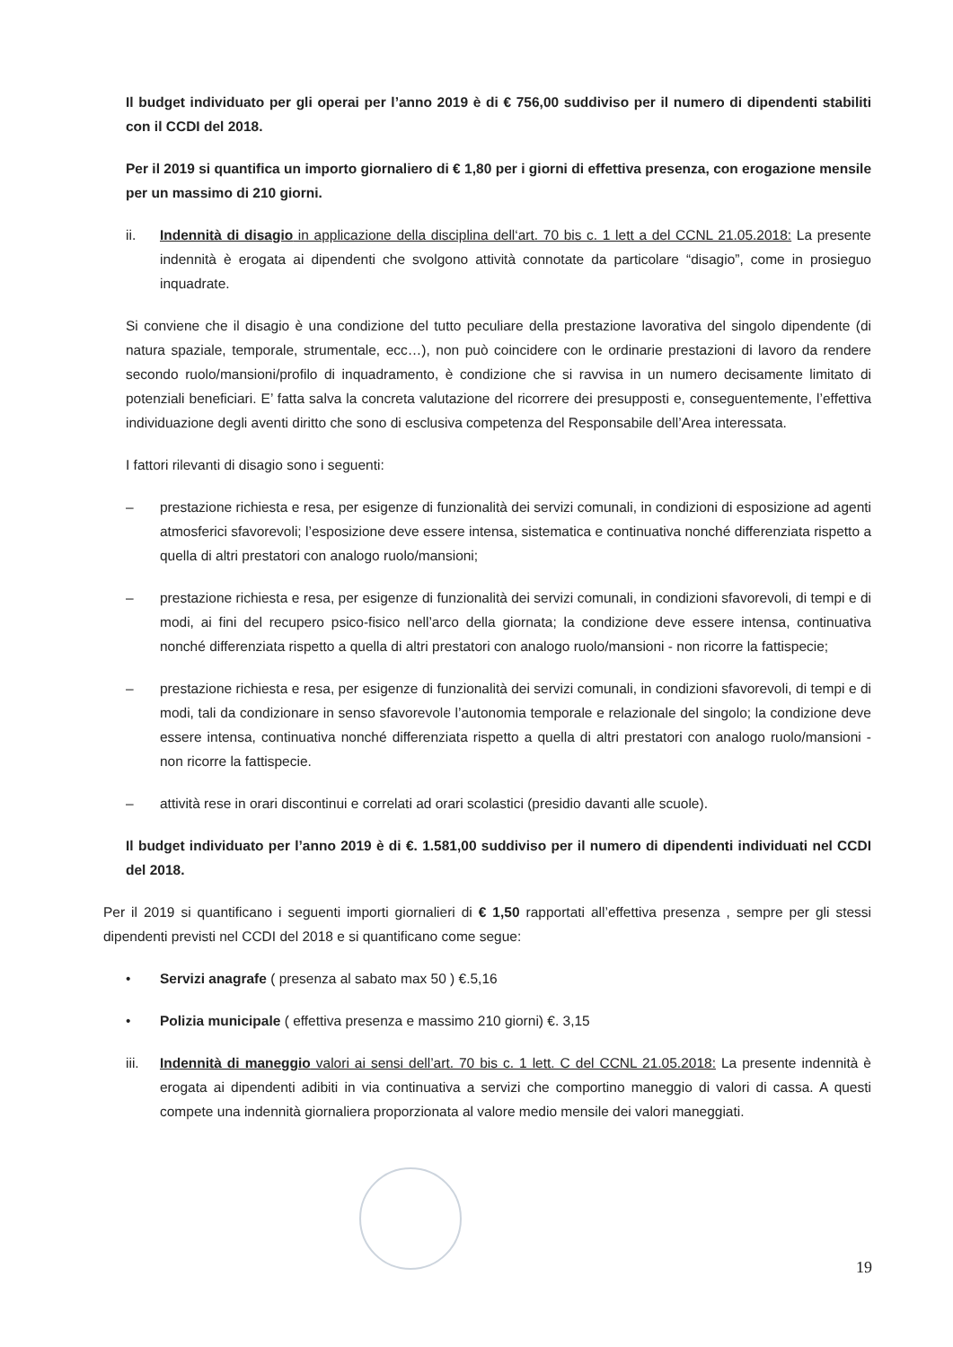Il budget individuato per gli operai per l’anno 2019 è di € 756,00 suddiviso per il numero di dipendenti stabiliti con il CCDI del 2018.
Per il 2019 si quantifica un importo giornaliero di € 1,80 per i giorni di effettiva presenza, con erogazione mensile per un massimo di 210 giorni.
ii. Indennità di disagio in applicazione della disciplina dell‘art. 70 bis c. 1 lett a del CCNL 21.05.2018: La presente indennità è erogata ai dipendenti che svolgono attività connotate da particolare “disagio”, come in prosieguo inquadrate.
Si conviene che il disagio è una condizione del tutto peculiare della prestazione lavorativa del singolo dipendente (di natura spaziale, temporale, strumentale, ecc…), non può coincidere con le ordinarie prestazioni di lavoro da rendere secondo ruolo/mansioni/profilo di inquadramento, è condizione che si ravvisa in un numero decisamente limitato di potenziali beneficiari. E’ fatta salva la concreta valutazione del ricorrere dei presupposti e, conseguentemente, l’effettiva individuazione degli aventi diritto che sono di esclusiva competenza del Responsabile dell’Area interessata.
I fattori rilevanti di disagio sono i seguenti:
– prestazione richiesta e resa, per esigenze di funzionalità dei servizi comunali, in condizioni di esposizione ad agenti atmosferici sfavorevoli; l’esposizione deve essere intensa, sistematica e continuativa nonché differenziata rispetto a quella di altri prestatori con analogo ruolo/mansioni;
– prestazione richiesta e resa, per esigenze di funzionalità dei servizi comunali, in condizioni sfavorevoli, di tempi e di modi, ai fini del recupero psico-fisico nell’arco della giornata; la condizione deve essere intensa, continuativa nonché differenziata rispetto a quella di altri prestatori con analogo ruolo/mansioni - non ricorre la fattispecie;
– prestazione richiesta e resa, per esigenze di funzionalità dei servizi comunali, in condizioni sfavorevoli, di tempi e di modi, tali da condizionare in senso sfavorevole l’autonomia temporale e relazionale del singolo; la condizione deve essere intensa, continuativa nonché differenziata rispetto a quella di altri prestatori con analogo ruolo/mansioni - non ricorre la fattispecie.
– attività rese in orari discontinui e correlati ad orari scolastici (presidio davanti alle scuole).
Il budget individuato per l’anno 2019 è di €. 1.581,00 suddiviso per il numero di dipendenti individuati nel CCDI del 2018.
Per il 2019 si quantificano i seguenti importi giornalieri di € 1,50 rapportati all’effettiva presenza , sempre per gli stessi dipendenti previsti nel CCDI del 2018 e si quantificano come segue:
• Servizi anagrafe ( presenza al sabato max 50 ) €.5,16
• Polizia municipale ( effettiva presenza e massimo 210 giorni) €. 3,15
iii. Indennità di maneggio valori ai sensi dell’art. 70 bis c. 1 lett. C del CCNL 21.05.2018: La presente indennità è erogata ai dipendenti adibiti in via continuativa a servizi che comportino maneggio di valori di cassa. A questi compete una indennità giornaliera proporzionata al valore medio mensile dei valori maneggiati.
19